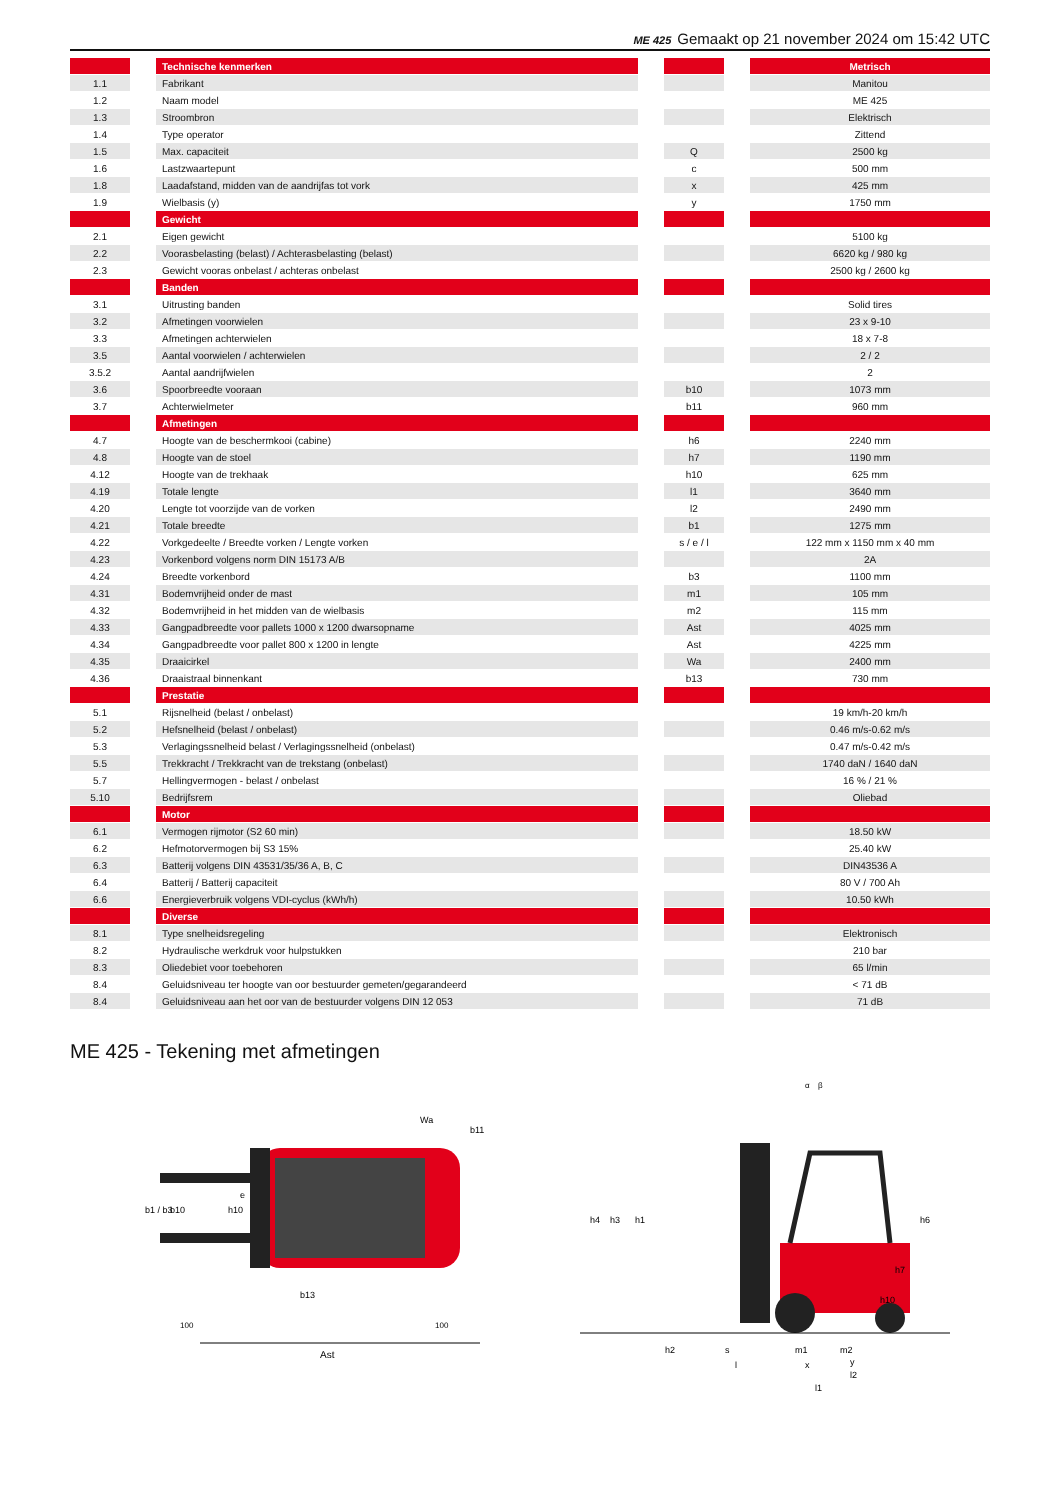ME 425 Gemaakt op 21 november 2024 om 15:42 UTC
| | | Technische kenmerken | | | | Metrisch |
| 1.1 | | Fabrikant | | | | Manitou |
| 1.2 | | Naam model | | | | ME 425 |
| 1.3 | | Stroombron | | | | Elektrisch |
| 1.4 | | Type operator | | | | Zittend |
| 1.5 | | Max. capaciteit | | Q | | 2500 kg |
| 1.6 | | Lastzwaartepunt | | c | | 500 mm |
| 1.8 | | Laadafstand, midden van de aandrijfas tot vork | | x | | 425 mm |
| 1.9 | | Wielbasis (y) | | y | | 1750 mm |
| | | Gewicht | | | | |
| 2.1 | | Eigen gewicht | | | | 5100 kg |
| 2.2 | | Voorasbelasting (belast) / Achterasbelasting (belast) | | | | 6620 kg / 980 kg |
| 2.3 | | Gewicht vooras onbelast / achteras onbelast | | | | 2500 kg / 2600 kg |
| | | Banden | | | | |
| 3.1 | | Uitrusting banden | | | | Solid tires |
| 3.2 | | Afmetingen voorwielen | | | | 23 x 9-10 |
| 3.3 | | Afmetingen achterwielen | | | | 18 x 7-8 |
| 3.5 | | Aantal voorwielen / achterwielen | | | | 2 / 2 |
| 3.5.2 | | Aantal aandrijfwielen | | | | 2 |
| 3.6 | | Spoorbreedte vooraan | | b10 | | 1073 mm |
| 3.7 | | Achterwielmeter | | b11 | | 960 mm |
| | | Afmetingen | | | | |
| 4.7 | | Hoogte van de beschermkooi (cabine) | | h6 | | 2240 mm |
| 4.8 | | Hoogte van de stoel | | h7 | | 1190 mm |
| 4.12 | | Hoogte van de trekhaak | | h10 | | 625 mm |
| 4.19 | | Totale lengte | | l1 | | 3640 mm |
| 4.20 | | Lengte tot voorzijde van de vorken | | l2 | | 2490 mm |
| 4.21 | | Totale breedte | | b1 | | 1275 mm |
| 4.22 | | Vorkgedeelte / Breedte vorken / Lengte vorken | | s / e / l | | 122 mm x 1150 mm x 40 mm |
| 4.23 | | Vorkenbord volgens norm DIN 15173 A/B | | | | 2A |
| 4.24 | | Breedte vorkenbord | | b3 | | 1100 mm |
| 4.31 | | Bodemvrijheid onder de mast | | m1 | | 105 mm |
| 4.32 | | Bodemvrijheid in het midden van de wielbasis | | m2 | | 115 mm |
| 4.33 | | Gangpadbreedte voor pallets 1000 x 1200 dwarsopname | | Ast | | 4025 mm |
| 4.34 | | Gangpadbreedte voor pallet 800 x 1200 in lengte | | Ast | | 4225 mm |
| 4.35 | | Draaicirkel | | Wa | | 2400 mm |
| 4.36 | | Draaistraal binnenkant | | b13 | | 730 mm |
| | | Prestatie | | | | |
| 5.1 | | Rijsnelheid (belast / onbelast) | | | | 19 km/h-20 km/h |
| 5.2 | | Hefsnelheid (belast / onbelast) | | | | 0.46 m/s-0.62 m/s |
| 5.3 | | Verlagingssnelheid belast / Verlagingssnelheid (onbelast) | | | | 0.47 m/s-0.42 m/s |
| 5.5 | | Trekkracht / Trekkracht van de trekstang (onbelast) | | | | 1740 daN / 1640 daN |
| 5.7 | | Hellingvermogen - belast / onbelast | | | | 16 % / 21 % |
| 5.10 | | Bedrijfsrem | | | | Oliebad |
| | | Motor | | | | |
| 6.1 | | Vermogen rijmotor (S2 60 min) | | | | 18.50 kW |
| 6.2 | | Hefmotorvermogen bij S3 15% | | | | 25.40 kW |
| 6.3 | | Batterij volgens DIN 43531/35/36 A, B, C | | | | DIN43536 A |
| 6.4 | | Batterij / Batterij capaciteit | | | | 80 V / 700 Ah |
| 6.6 | | Energieverbruik volgens VDI-cyclus (kWh/h) | | | | 10.50 kWh |
| | | Diverse | | | | |
| 8.1 | | Type snelheidsregeling | | | | Elektronisch |
| 8.2 | | Hydraulische werkdruk voor hulpstukken | | | | 210 bar |
| 8.3 | | Oliedebiet voor toebehoren | | | | 65 l/min |
| 8.4 | | Geluidsniveau ter hoogte van oor bestuurder gemeten/gegarandeerd | | | | < 71 dB |
| 8.4 | | Geluidsniveau aan het oor van de bestuurder volgens DIN 12 053 | | | | 71 dB |
ME 425 - Tekening met afmetingen
Ast
100
100
b1 / b3
b10
h10
b11
Wa
b13
e
h4
h3
h1
h6
h7
h10
h2
s
m1
m2
l
x
y
l2
l1
α
β